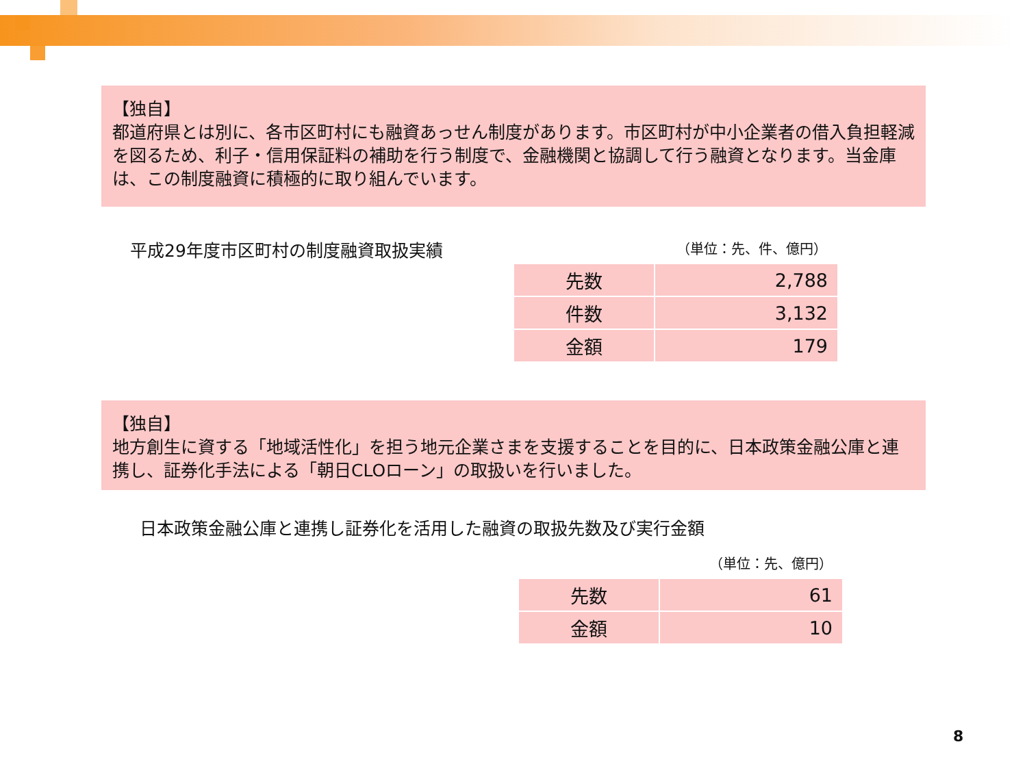【独自】
都道府県とは別に、各市区町村にも融資あっせん制度があります。市区町村が中小企業者の借入負担軽減を図るため、利子・信用保証料の補助を行う制度で、金融機関と協調して行う融資となります。当金庫は、この制度融資に積極的に取り組んでいます。
平成29年度市区町村の制度融資取扱実績
（単位：先、件、億円）
| 先数 | 2,788 |
| 件数 | 3,132 |
| 金額 | 179 |
【独自】
地方創生に資する「地域活性化」を担う地元企業さまを支援することを目的に、日本政策金融公庫と連携し、証券化手法による「朝日CLOローン」の取扱いを行いました。
日本政策金融公庫と連携し証券化を活用した融資の取扱先数及び実行金額
（単位：先、億円）
| 先数 | 61 |
| 金額 | 10 |
8